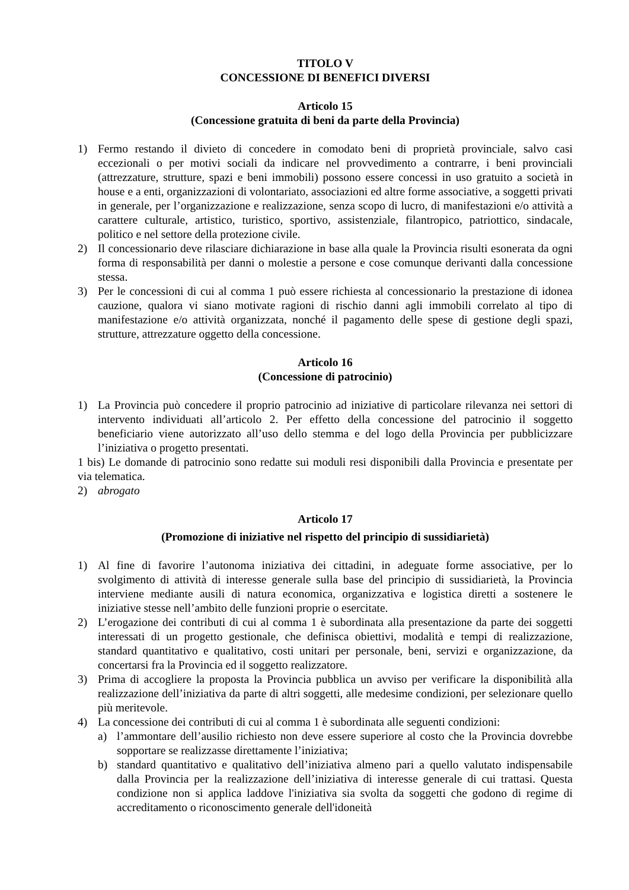TITOLO V
CONCESSIONE DI BENEFICI DIVERSI
Articolo 15
(Concessione gratuita di beni da parte della Provincia)
1) Fermo restando il divieto di concedere in comodato beni di proprietà provinciale, salvo casi eccezionali o per motivi sociali da indicare nel provvedimento a contrarre, i beni provinciali (attrezzature, strutture, spazi e beni immobili) possono essere concessi in uso gratuito a società in house e a enti, organizzazioni di volontariato, associazioni ed altre forme associative, a soggetti privati in generale, per l’organizzazione e realizzazione, senza scopo di lucro, di manifestazioni e/o attività a carattere culturale, artistico, turistico, sportivo, assistenziale, filantropico, patriottico, sindacale, politico e nel settore della protezione civile.
2) Il concessionario deve rilasciare dichiarazione in base alla quale la Provincia risulti esonerata da ogni forma di responsabilità per danni o molestie a persone e cose comunque derivanti dalla concessione stessa.
3) Per le concessioni di cui al comma 1 può essere richiesta al concessionario la prestazione di idonea cauzione, qualora vi siano motivate ragioni di rischio danni agli immobili correlato al tipo di manifestazione e/o attività organizzata, nonché il pagamento delle spese di gestione degli spazi, strutture, attrezzature oggetto della concessione.
Articolo 16
(Concessione di patrocinio)
1) La Provincia può concedere il proprio patrocinio ad iniziative di particolare rilevanza nei settori di intervento individuati all’articolo 2. Per effetto della concessione del patrocinio il soggetto beneficiario viene autorizzato all’uso dello stemma e del logo della Provincia per pubblicizzare l’iniziativa o progetto presentati.
1 bis) Le domande di patrocinio sono redatte sui moduli resi disponibili dalla Provincia e presentate per via telematica.
2) abrogato
Articolo 17
(Promozione di iniziative nel rispetto del principio di sussidiarietà)
1) Al fine di favorire l’autonoma iniziativa dei cittadini, in adeguate forme associative, per lo svolgimento di attività di interesse generale sulla base del principio di sussidiarietà, la Provincia interviene mediante ausili di natura economica, organizzativa e logistica diretti a sostenere le iniziative stesse nell’ambito delle funzioni proprie o esercitate.
2) L’erogazione dei contributi di cui al comma 1 è subordinata alla presentazione da parte dei soggetti interessati di un progetto gestionale, che definisca obiettivi, modalità e tempi di realizzazione, standard quantitativo e qualitativo, costi unitari per personale, beni, servizi e organizzazione, da concertarsi fra la Provincia ed il soggetto realizzatore.
3) Prima di accogliere la proposta la Provincia pubblica un avviso per verificare la disponibilità alla realizzazione dell’iniziativa da parte di altri soggetti, alle medesime condizioni, per selezionare quello più meritevole.
4) La concessione dei contributi di cui al comma 1 è subordinata alle seguenti condizioni:
a) l’ammontare dell’ausilio richiesto non deve essere superiore al costo che la Provincia dovrebbe sopportare se realizzasse direttamente l’iniziativa;
b) standard quantitativo e qualitativo dell’iniziativa almeno pari a quello valutato indispensabile dalla Provincia per la realizzazione dell’iniziativa di interesse generale di cui trattasi. Questa condizione non si applica laddove l'iniziativa sia svolta da soggetti che godono di regime di accreditamento o riconoscimento generale dell'idoneità